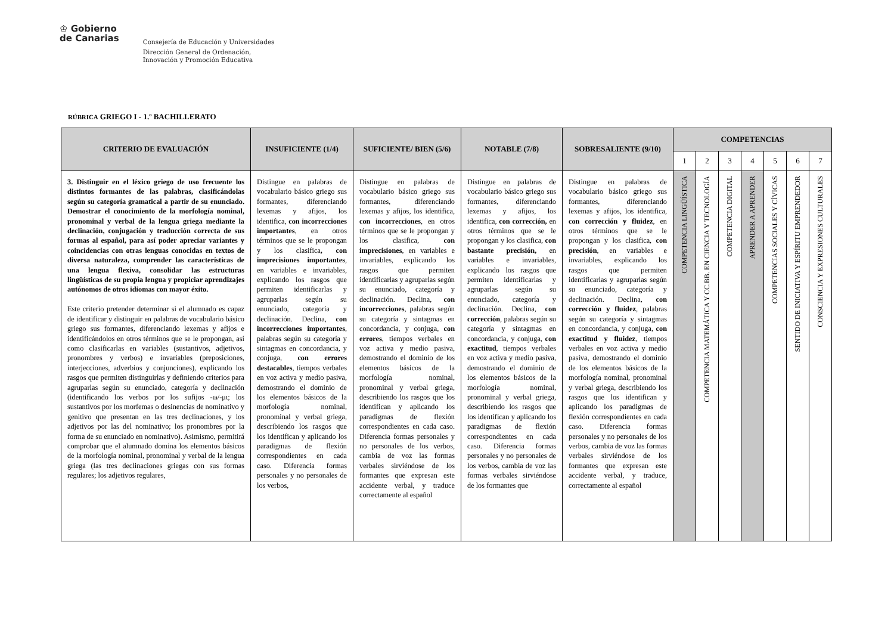♔ Gobierno
de Canarias
Consejería de Educación y Universidades
Dirección General de Ordenación,
Innovación y Promoción Educativa
RÚBRICA GRIEGO I - 1.º BACHILLERATO
| CRITERIO DE EVALUACIÓN | INSUFICIENTE (1/4) | SUFICIENTE/ BIEN (5/6) | NOTABLE (7/8) | SOBRESALIENTE (9/10) | COMPETENCIAS | | | | | | |
| --- | --- | --- | --- | --- | --- | --- | --- | --- | --- | --- | --- |
| | | | | | 1 | 2 | 3 | 4 | 5 | 6 | 7 |
| 3. Distinguir en el léxico griego de uso frecuente los distintos formantes de las palabras, clasificándolas según su categoría gramatical a partir de su enunciado. Demostrar el conocimiento de la morfología nominal, pronominal y verbal de la lengua griega mediante la declinación, conjugación y traducción correcta de sus formas al español, para así poder apreciar variantes y coincidencias con otras lenguas conocidas en textos de diversa naturaleza, comprender las características de una lengua flexiva, consolidar las estructuras lingüísticas de su propia lengua y propiciar aprendizajes autónomos de otros idiomas con mayor éxito. Este criterio pretender determinar si el alumnado es capaz de identificar y distinguir en palabras de vocabulario básico griego sus formantes, diferenciando lexemas y afijos e identificándolos en otros términos que se le propongan, así como clasificarlas en variables (sustantivos, adjetivos, pronombres y verbos) e invariables (preposiciones, interjecciones, adverbios y conjunciones), explicando los rasgos que permiten distinguirlas y definiendo criterios para agruparlas según su enunciado, categoría y declinación (identificando los verbos por los sufijos -ω/-μι; los sustantivos por los morfemas o desinencias de nominativo y genitivo que presentan en las tres declinaciones, y los adjetivos por las del nominativo; los pronombres por la forma de su enunciado en nominativo). Asimismo, permitirá comprobar que el alumnado domina los elementos básicos de la morfología nominal, pronominal y verbal de la lengua griega (las tres declinaciones griegas con sus formas regulares; los adjetivos regulares, | Distingue en palabras de vocabulario básico griego sus formantes, diferenciando lexemas y afijos, los identifica, con incorrecciones importantes , en otros términos que se le propongan y los clasifica , con imprecisiones importantes , en variables e invariables, explicando los rasgos que permiten identificarlas y agruparlas según su enunciado, categoría y declinación. Declina, con incorrecciones importantes , palabras según su categoría y sintagmas en concordancia, y conjuga, con errores destacables , tiempos verbales en voz activa y medio pasiva, demostrando el dominio de los elementos básicos de la morfología nominal, pronominal y verbal griega, describiendo los rasgos que los identifican y aplicando los paradigmas de flexión correspondientes en cada caso. Diferencia formas personales y no personales de los verbos, | Distingue en palabras de vocabulario básico griego sus formantes, diferenciando lexemas y afijos, los identifica, con incorrecciones , en otros términos que se le propongan y los clasifica, con imprecisiones , en variables e invariables, explicando los rasgos que permiten identificarlas y agruparlas según su enunciado, categoría y declinación. Declina, con incorrecciones , palabras según su categoría y sintagmas en concordancia, y conjuga, con errores , tiempos verbales en voz activa y medio pasiva, demostrando el dominio de los elementos básicos de la morfología nominal, pronominal y verbal griega, describiendo los rasgos que los identifican y aplicando los paradigmas de flexión correspondientes en cada caso. Diferencia formas personales y no personales de los verbos, cambia de voz las formas verbales sirviéndose de los formantes que expresan este accidente verbal, y traduce correctamente al español | Distingue en palabras de vocabulario básico griego sus formantes, diferenciando lexemas y afijos, los identifica, con corrección, en otros términos que se le propongan y los clasifica, con bastante precisión, en variables e invariables, explicando los rasgos que permiten identificarlas y agruparlas según su enunciado, categoría y declinación. Declina, con corrección , palabras según su categoría y sintagmas en concordancia, y conjuga, con exactitud , tiempos verbales en voz activa y medio pasiva, demostrando el dominio de los elementos básicos de la morfología nominal, pronominal y verbal griega, describiendo los rasgos que los identifican y aplicando los paradigmas de flexión correspondientes en cada caso. Diferencia formas personales y no personales de los verbos, cambia de voz las formas verbales sirviéndose de los formantes que | Distingue en palabras de vocabulario básico griego sus formantes, diferenciando lexemas y afijos, los identifica, con corrección y fluidez , en otros términos que se le propongan y los clasifica, con precisión , en variables e invariables, explicando los rasgos que permiten identificarlas y agruparlas según su enunciado, categoría y declinación. Declina, con corrección y fluidez , palabras según su categoría y sintagmas en concordancia, y conjuga, con exactitud y fluidez , tiempos verbales en voz activa y medio pasiva, demostrando el dominio de los elementos básicos de la morfología nominal, pronominal y verbal griega, describiendo los rasgos que los identifican y aplicando los paradigmas de flexión correspondientes en cada caso. Diferencia formas personales y no personales de los verbos, cambia de voz las formas verbales sirviéndose de los formantes que expresan este accidente verbal, y traduce, correctamente al español | COMPETENCIA LINGÜÍSTICA | COMPETENCIA MATEMÁTICA Y CC.BB. EN CIENCIA Y TECNOLOGÍA | COMPETENCIA DIGITAL | APRENDER A APRENDER | COMPETENCIAS SOCIALES Y CÍVICAS | SENTIDO DE INICIATIVA Y ESPÍRITU EMPRENDEDOR | CONSCIENCIA Y EXPRESIONES CULTURALES |